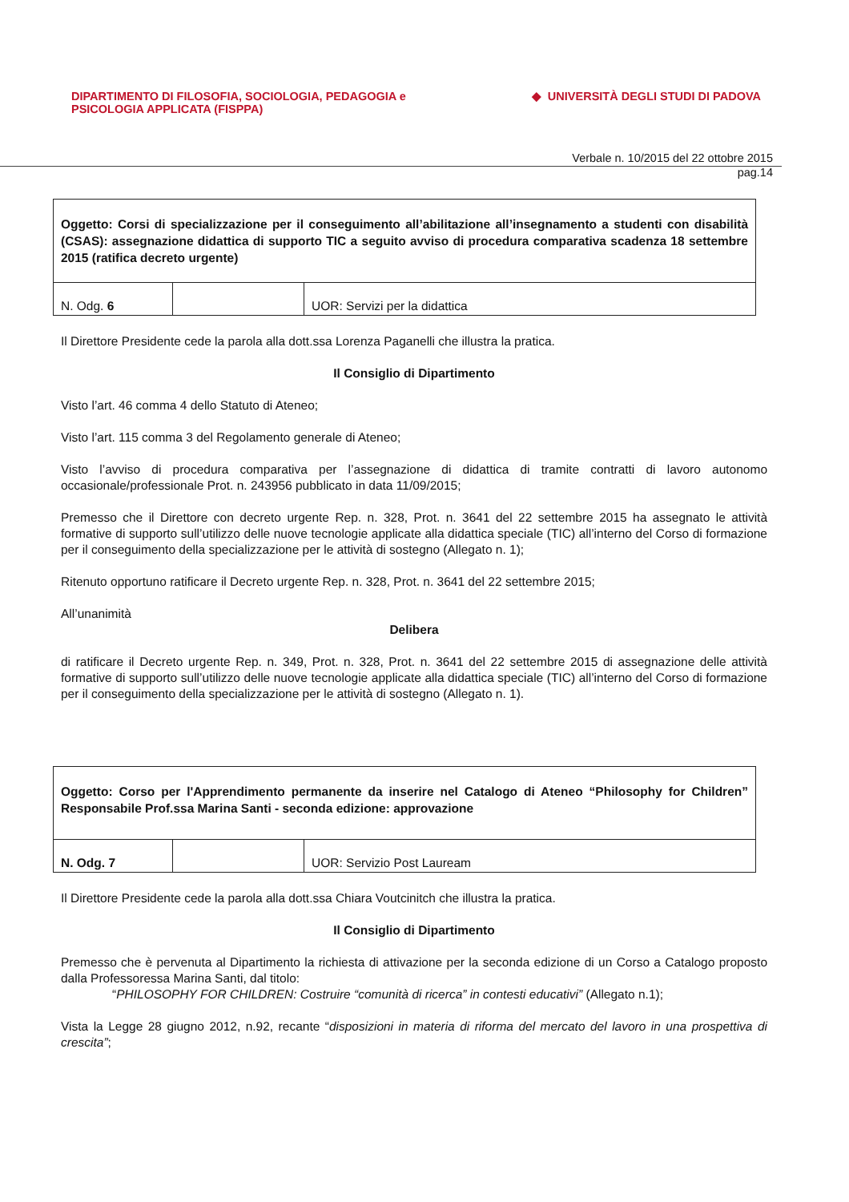DIPARTIMENTO DI FILOSOFIA, SOCIOLOGIA, PEDAGOGIA e
PSICOLOGIA APPLICATA (FISPPA)
◆ UNIVERSITÀ DEGLI STUDI DI PADOVA
Verbale n. 10/2015 del 22 ottobre 2015
pag.14
| Oggetto: Corsi di specializzazione per il conseguimento all’abilitazione all’insegnamento a studenti con disabilità (CSAS): assegnazione didattica di supporto TIC a seguito avviso di procedura comparativa scadenza 18 settembre 2015 (ratifica decreto urgente) | | |
| N. Odg. 6 | | UOR: Servizi per la didattica |
Il Direttore Presidente cede la parola alla dott.ssa Lorenza Paganelli che illustra la pratica.
Il Consiglio di Dipartimento
Visto l’art. 46 comma 4 dello Statuto di Ateneo;
Visto l’art. 115 comma 3 del Regolamento generale di Ateneo;
Visto l’avviso di procedura comparativa per l’assegnazione di didattica di tramite contratti di lavoro autonomo occasionale/professionale Prot. n. 243956 pubblicato in data 11/09/2015;
Premesso che il Direttore con decreto urgente Rep. n. 328, Prot. n. 3641 del 22 settembre 2015 ha assegnato le attività formative di supporto sull’utilizzo delle nuove tecnologie applicate alla didattica speciale (TIC) all’interno del Corso di formazione per il conseguimento della specializzazione per le attività di sostegno (Allegato n. 1);
Ritenuto opportuno ratificare il Decreto urgente Rep. n. 328, Prot. n. 3641 del 22 settembre 2015;
All’unanimità
Delibera
di ratificare il Decreto urgente Rep. n. 349, Prot. n. 328, Prot. n. 3641 del 22 settembre 2015 di assegnazione delle attività formative di supporto sull’utilizzo delle nuove tecnologie applicate alla didattica speciale (TIC) all’interno del Corso di formazione per il conseguimento della specializzazione per le attività di sostegno (Allegato n. 1).
| Oggetto: Corso per l'Apprendimento permanente da inserire nel Catalogo di Ateneo “Philosophy for Children” Responsabile Prof.ssa Marina Santi - seconda edizione: approvazione | | |
| N. Odg. 7 | | UOR: Servizio Post Lauream |
Il Direttore Presidente cede la parola alla dott.ssa Chiara Voutcinitch che illustra la pratica.
Il Consiglio di Dipartimento
Premesso che è pervenuta al Dipartimento la richiesta di attivazione per la seconda edizione di un Corso a Catalogo proposto dalla Professoressa Marina Santi, dal titolo:
“PHILOSOPHY FOR CHILDREN: Costruire “comunità di ricerca” in contesti educativi” (Allegato n.1);
Vista la Legge 28 giugno 2012, n.92, recante “disposizioni in materia di riforma del mercato del lavoro in una prospettiva di crescita”;